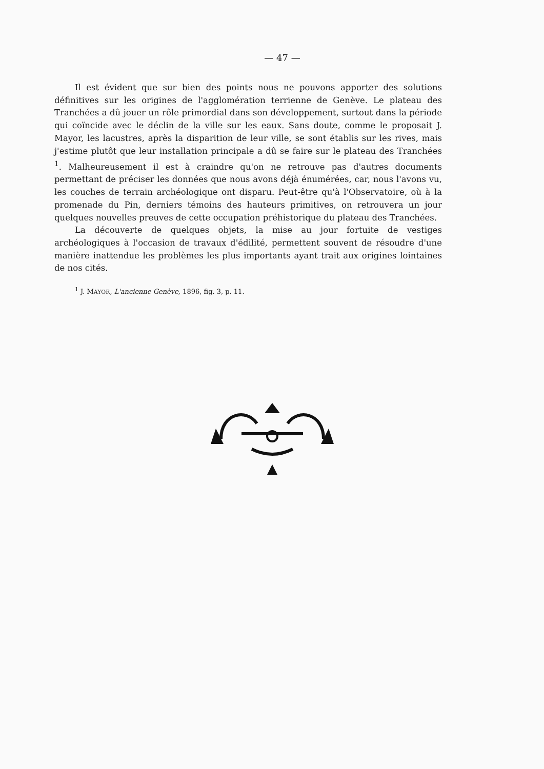— 47 —
Il est évident que sur bien des points nous ne pouvons apporter des solutions définitives sur les origines de l'agglomération terrienne de Genève. Le plateau des Tranchées a dû jouer un rôle primordial dans son développement, surtout dans la période qui coïncide avec le déclin de la ville sur les eaux. Sans doute, comme le proposait J. Mayor, les lacustres, après la disparition de leur ville, se sont établis sur les rives, mais j'estime plutôt que leur installation principale a dû se faire sur le plateau des Tranchées <sup>1</sup>. Malheureusement il est à craindre qu'on ne retrouve pas d'autres documents permettant de préciser les données que nous avons déjà énumérées, car, nous l'avons vu, les couches de terrain archéologique ont disparu. Peut-être qu'à l'Observatoire, où à la promenade du Pin, derniers témoins des hauteurs primitives, on retrouvera un jour quelques nouvelles preuves de cette occupation préhistorique du plateau des Tranchées.
La découverte de quelques objets, la mise au jour fortuite de vestiges archéologiques à l'occasion de travaux d'édilité, permettent souvent de résoudre d'une manière inattendue les problèmes les plus importants ayant trait aux origines lointaines de nos cités.
<sup>1</sup> J. MAYOR, L'ancienne Genève, 1896, fig. 3, p. 11.